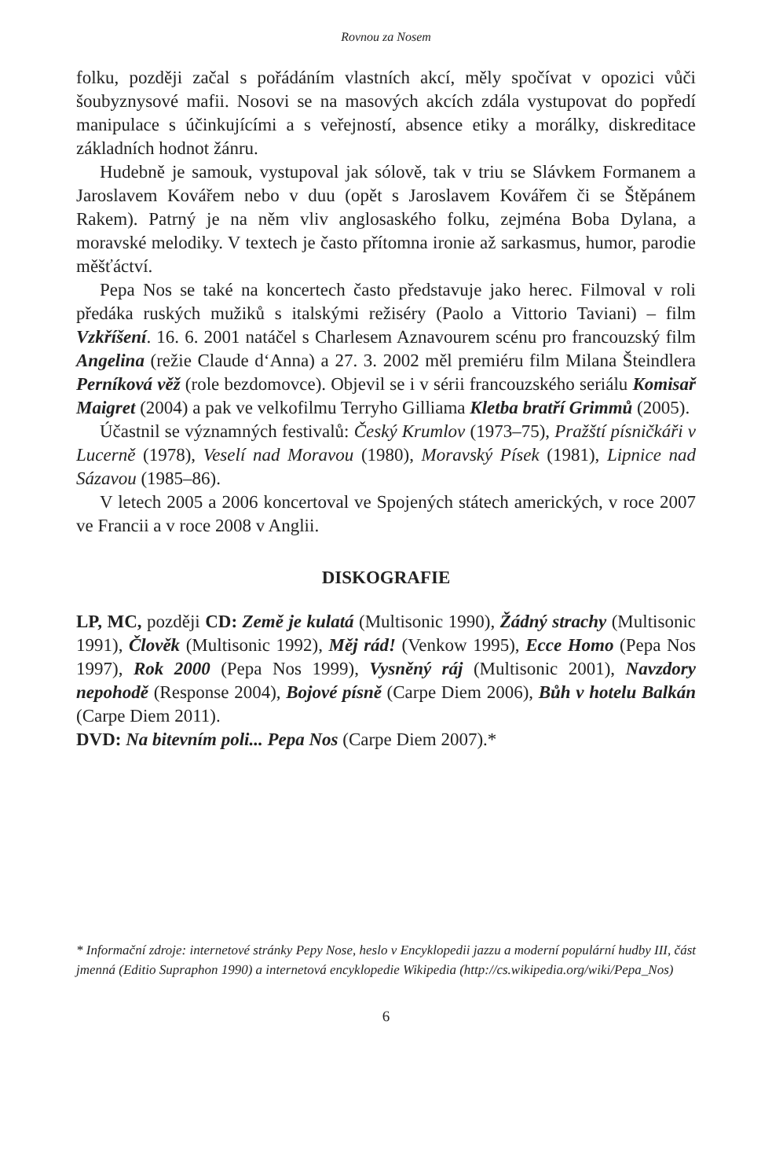Rovnou za Nosem
folku, později začal s pořádáním vlastních akcí, měly spočívat v opozici vůči šoubyznysové mafii. Nosovi se na masových akcích zdála vystupovat do popředí manipulace s účinkujícími a s veřejností, absence etiky a morálky, diskreditace základních hodnot žánru.
Hudebně je samouk, vystupoval jak sólově, tak v triu se Slávkem Formanem a Jaroslavem Kovářem nebo v duu (opět s Jaroslavem Kovářem či se Štěpánem Rakem). Patrný je na něm vliv anglosaského folku, zejména Boba Dylana, a moravské melodiky. V textech je často přítomna ironie až sarkasmus, humor, parodie měšťáctví.
Pepa Nos se také na koncertech často představuje jako herec. Filmoval v roli předáka ruských mužiků s italskými režiséry (Paolo a Vittorio Taviani) – film Vzkříšení. 16. 6. 2001 natáčel s Charlesem Aznavourem scénu pro francouzský film Angelina (režie Claude d‘Anna) a 27. 3. 2002 měl premiéru film Milana Šteindlera Perníková věž (role bezdomovce). Objevil se i v sérii francouzského seriálu Komisař Maigret (2004) a pak ve velkofilmu Terryho Gilliama Kletba bratří Grimmů (2005).
Účastnil se významných festivalů: Český Krumlov (1973–75), Pražští písničkáři v Lucerně (1978), Veselí nad Moravou (1980), Moravský Písek (1981), Lipnice nad Sázavou (1985–86).
V letech 2005 a 2006 koncertoval ve Spojených státech amerických, v roce 2007 ve Francii a v roce 2008 v Anglii.
DISKOGRAFIE
LP, MC, později CD: Země je kulatá (Multisonic 1990), Žádný strachy (Multisonic 1991), Člověk (Multisonic 1992), Měj rád! (Venkow 1995), Ecce Homo (Pepa Nos 1997), Rok 2000 (Pepa Nos 1999), Vysněný ráj (Multisonic 2001), Navzdory nepohodě (Response 2004), Bojové písně (Carpe Diem 2006), Bůh v hotelu Balkán (Carpe Diem 2011).
DVD: Na bitevním poli... Pepa Nos (Carpe Diem 2007).*
* Informační zdroje: internetové stránky Pepy Nose, heslo v Encyklopedii jazzu a moderní populární hudby III, část jmenná (Editio Supraphon 1990) a internetová encyklopedie Wikipedia (http://cs.wikipedia.org/wiki/Pepa_Nos)
6